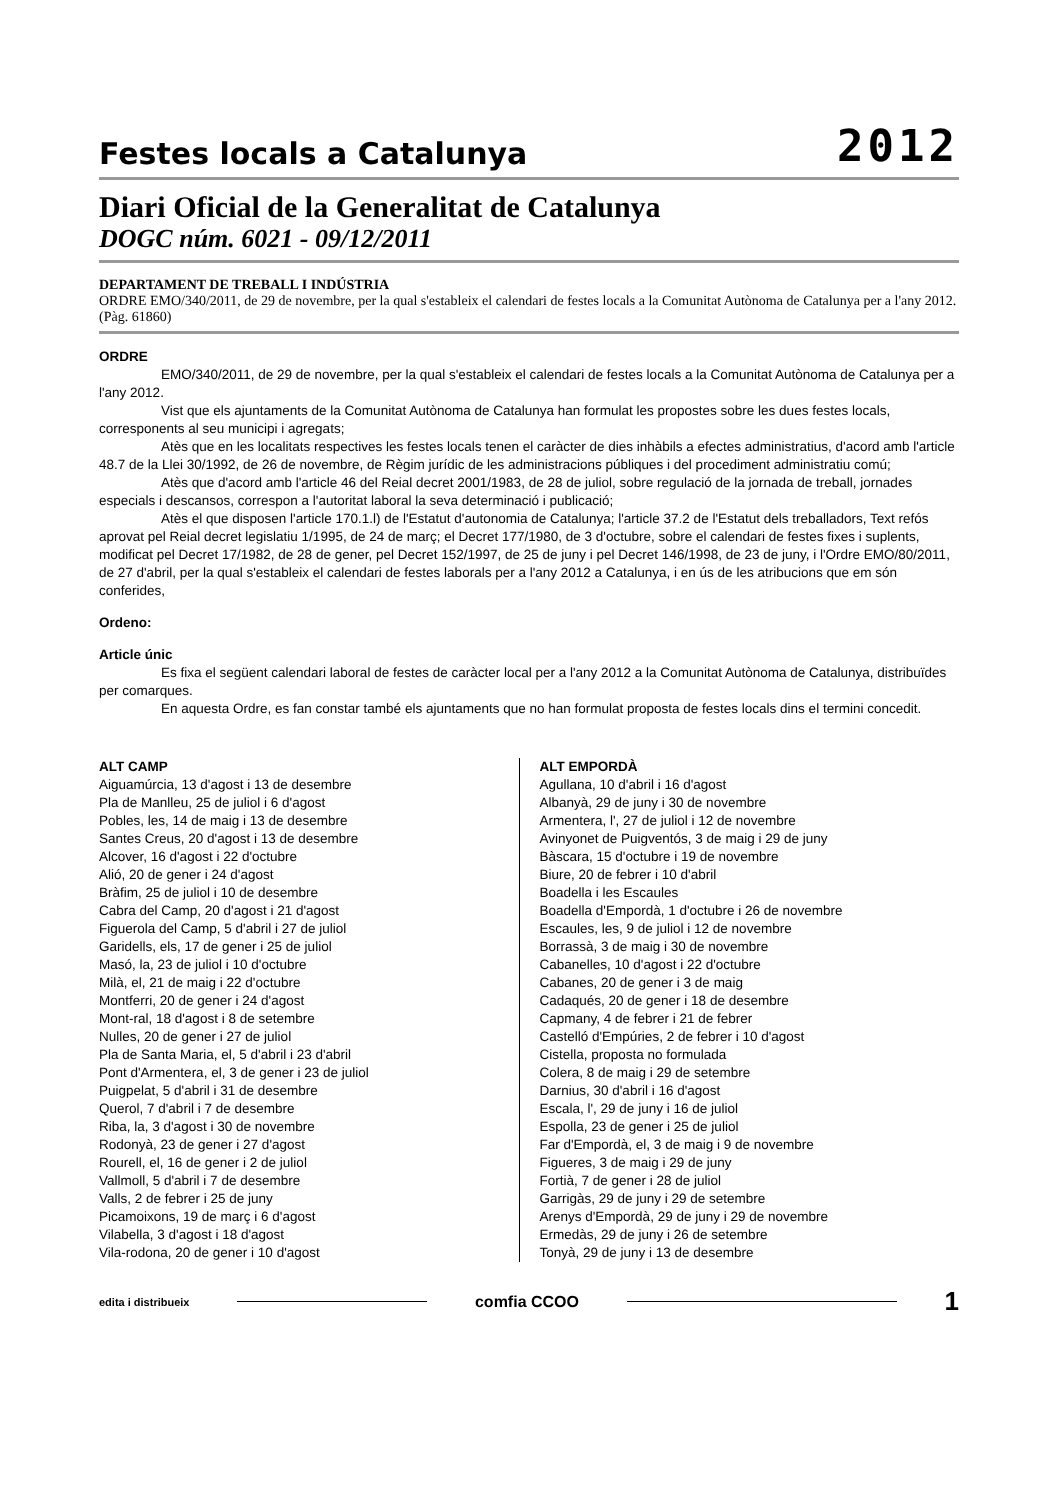Festes locals a Catalunya
2012
Diari Oficial de la Generalitat de Catalunya
DOGC núm. 6021 - 09/12/2011
DEPARTAMENT DE TREBALL I INDÚSTRIA
ORDRE EMO/340/2011, de 29 de novembre, per la qual s'estableix el calendari de festes locals a la Comunitat Autònoma de Catalunya per a l'any 2012. (Pàg. 61860)
ORDRE
EMO/340/2011, de 29 de novembre, per la qual s'estableix el calendari de festes locals a la Comunitat Autònoma de Catalunya per a l'any 2012.
Vist que els ajuntaments de la Comunitat Autònoma de Catalunya han formulat les propostes sobre les dues festes locals, corresponents al seu municipi i agregats;
Atès que en les localitats respectives les festes locals tenen el caràcter de dies inhàbils a efectes administratius, d'acord amb l'article 48.7 de la Llei 30/1992, de 26 de novembre, de Règim jurídic de les administracions públiques i del procediment administratiu comú;
Atès que d'acord amb l'article 46 del Reial decret 2001/1983, de 28 de juliol, sobre regulació de la jornada de treball, jornades especials i descansos, correspon a l'autoritat laboral la seva determinació i publicació;
Atès el que disposen l'article 170.1.l) de l'Estatut d'autonomia de Catalunya; l'article 37.2 de l'Estatut dels treballadors, Text refós aprovat pel Reial decret legislatiu 1/1995, de 24 de març; el Decret 177/1980, de 3 d'octubre, sobre el calendari de festes fixes i suplents, modificat pel Decret 17/1982, de 28 de gener, pel Decret 152/1997, de 25 de juny i pel Decret 146/1998, de 23 de juny, i l'Ordre EMO/80/2011, de 27 d'abril, per la qual s'estableix el calendari de festes laborals per a l'any 2012 a Catalunya, i en ús de les atribucions que em són conferides,
Ordeno:
Article únic
Es fixa el següent calendari laboral de festes de caràcter local per a l'any 2012 a la Comunitat Autònoma de Catalunya, distribuïdes per comarques.
En aquesta Ordre, es fan constar també els ajuntaments que no han formulat proposta de festes locals dins el termini concedit.
ALT CAMP
Aiguamúrcia, 13 d'agost i 13 de desembre
Pla de Manlleu, 25 de juliol i 6 d'agost
Pobles, les, 14 de maig i 13 de desembre
Santes Creus, 20 d'agost i 13 de desembre
Alcover, 16 d'agost i 22 d'octubre
Alió, 20 de gener i 24 d'agost
Bràfim, 25 de juliol i 10 de desembre
Cabra del Camp, 20 d'agost i 21 d'agost
Figuerola del Camp, 5 d'abril i 27 de juliol
Garidells, els, 17 de gener i 25 de juliol
Masó, la, 23 de juliol i 10 d'octubre
Milà, el, 21 de maig i 22 d'octubre
Montferri, 20 de gener i 24 d'agost
Mont-ral, 18 d'agost i 8 de setembre
Nulles, 20 de gener i 27 de juliol
Pla de Santa Maria, el, 5 d'abril i 23 d'abril
Pont d'Armentera, el, 3 de gener i 23 de juliol
Puigpelat, 5 d'abril i 31 de desembre
Querol, 7 d'abril i 7 de desembre
Riba, la, 3 d'agost i 30 de novembre
Rodonyà, 23 de gener i 27 d'agost
Rourell, el, 16 de gener i 2 de juliol
Vallmoll, 5 d'abril i 7 de desembre
Valls, 2 de febrer i 25 de juny
Picamoixons, 19 de març i 6 d'agost
Vilabella, 3 d'agost i 18 d'agost
Vila-rodona, 20 de gener i 10 d'agost
ALT EMPORDÀ
Agullana, 10 d'abril i 16 d'agost
Albanyà, 29 de juny i 30 de novembre
Armentera, l', 27 de juliol i 12 de novembre
Avinyonet de Puigventós, 3 de maig i 29 de juny
Bàscara, 15 d'octubre i 19 de novembre
Biure, 20 de febrer i 10 d'abril
Boadella i les Escaules
Boadella d'Empordà, 1 d'octubre i 26 de novembre
Escaules, les, 9 de juliol i 12 de novembre
Borrassà, 3 de maig i 30 de novembre
Cabanelles, 10 d'agost i 22 d'octubre
Cabanes, 20 de gener i 3 de maig
Cadaqués, 20 de gener i 18 de desembre
Capmany, 4 de febrer i 21 de febrer
Castelló d'Empúries, 2 de febrer i 10 d'agost
Cistella, proposta no formulada
Colera, 8 de maig i 29 de setembre
Darnius, 30 d'abril i 16 d'agost
Escala, l', 29 de juny i 16 de juliol
Espolla, 23 de gener i 25 de juliol
Far d'Empordà, el, 3 de maig i 9 de novembre
Figueres, 3 de maig i 29 de juny
Fortià, 7 de gener i 28 de juliol
Garrigàs, 29 de juny i 29 de setembre
Arenys d'Empordà, 29 de juny i 29 de novembre
Ermedàs, 29 de juny i 26 de setembre
Tonyà, 29 de juny i 13 de desembre
edita i distribueix comfia CCOO 1